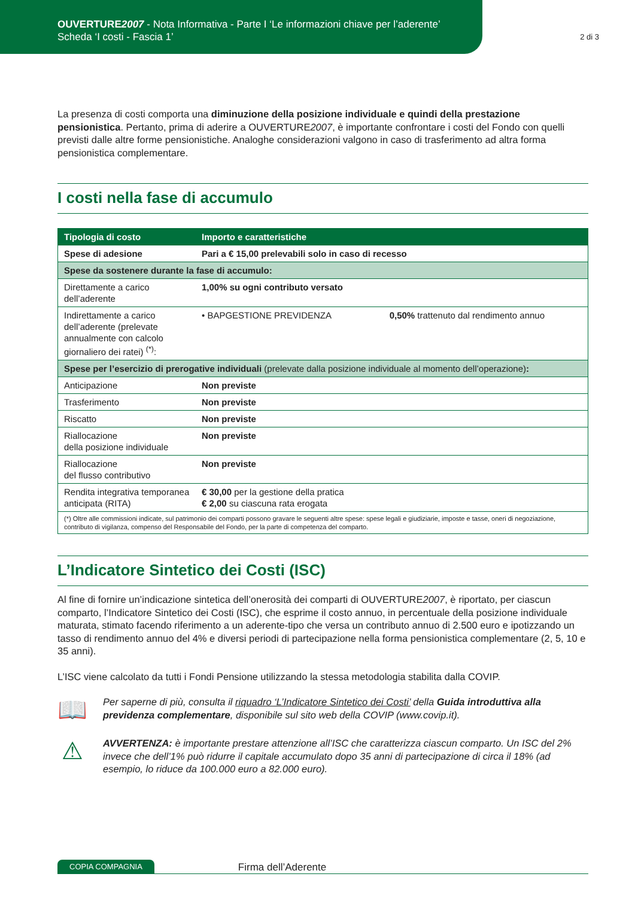OUVERTURE2007 - Nota Informativa - Parte I ‘Le informazioni chiave per l’aderente’
Scheda ‘I costi - Fascia 1’
2 di 3
La presenza di costi comporta una diminuzione della posizione individuale e quindi della prestazione pensionistica. Pertanto, prima di aderire a OUVERTURE2007, è importante confrontare i costi del Fondo con quelli previsti dalle altre forme pensionistiche. Analoghe considerazioni valgono in caso di trasferimento ad altra forma pensionistica complementare.
I costi nella fase di accumulo
| Tipologia di costo | Importo e caratteristiche | |
| --- | --- | --- |
| Spese di adesione | Pari a € 15,00 prelevabili solo in caso di recesso | |
| Spese da sostenere durante la fase di accumulo: | | |
| Direttamente a carico dell’aderente | 1,00% su ogni contributo versato | |
| Indirettamente a carico dell’aderente (prelevate annualmente con calcolo giornaliero dei ratei) <sup>(*)</sup>: | • BAPGESTIONE PREVIDENZA | 0,50% trattenuto dal rendimento annuo |
| Spese per l’esercizio di prerogative individuali (prelevate dalla posizione individuale al momento dell’operazione) : | | |
| Anticipazione | Non previste | |
| Trasferimento | Non previste | |
| Riscatto | Non previste | |
| Riallocazione della posizione individuale | Non previste | |
| Riallocazione del flusso contributivo | Non previste | |
| Rendita integrativa temporanea anticipata (RITA) | € 30,00 per la gestione della pratica € 2,00 su ciascuna rata erogata | |
| (*) Oltre alle commissioni indicate, sul patrimonio dei comparti possono gravare le seguenti altre spese: spese legali e giudiziarie, imposte e tasse, oneri di negoziazione, contributo di vigilanza, compenso del Responsabile del Fondo, per la parte di competenza del comparto. | | |
L’Indicatore Sintetico dei Costi (ISC)
Al fine di fornire un’indicazione sintetica dell’onerosità dei comparti di OUVERTURE2007, è riportato, per ciascun comparto, l’Indicatore Sintetico dei Costi (ISC), che esprime il costo annuo, in percentuale della posizione individuale maturata, stimato facendo riferimento a un aderente-tipo che versa un contributo annuo di 2.500 euro e ipotizzando un tasso di rendimento annuo del 4% e diversi periodi di partecipazione nella forma pensionistica complementare (2, 5, 10 e 35 anni).
L’ISC viene calcolato da tutti i Fondi Pensione utilizzando la stessa metodologia stabilita dalla COVIP.
📖
Per saperne di più, consulta il riquadro ‘L’Indicatore Sintetico dei Costi’ della Guida introduttiva alla previdenza complementare, disponibile sul sito web della COVIP (www.covip.it).
⚠
AVVERTENZA: è importante prestare attenzione all’ISC che caratterizza ciascun comparto. Un ISC del 2% invece che dell’1% può ridurre il capitale accumulato dopo 35 anni di partecipazione di circa il 18% (ad esempio, lo riduce da 100.000 euro a 82.000 euro).
COPIA COMPAGNIA Firma dell’Aderente